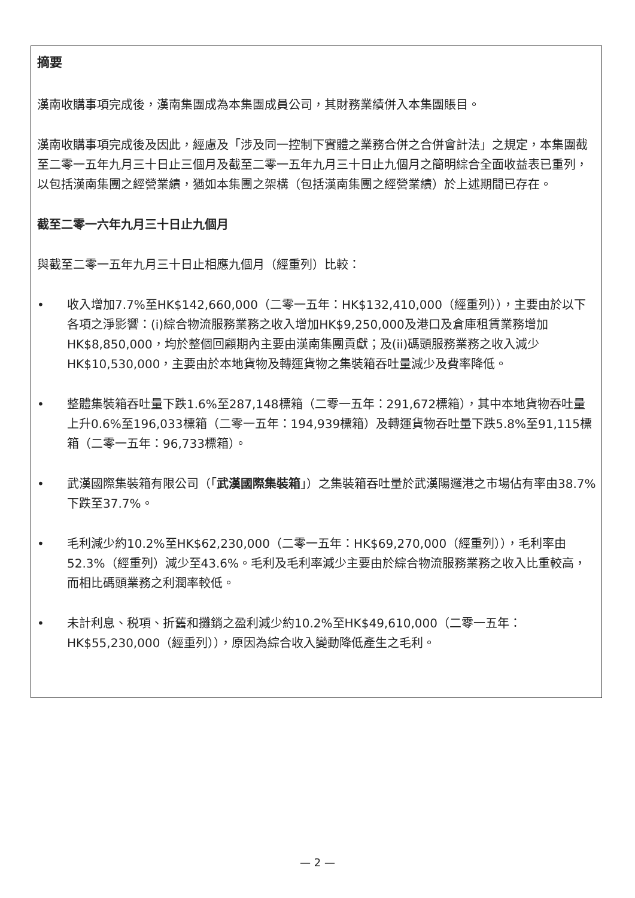摘要
漢南收購事項完成後，漢南集團成為本集團成員公司，其財務業績併入本集團賬目。
漢南收購事項完成後及因此，經慮及「涉及同一控制下實體之業務合併之合併會計法」之規定，本集團截至二零一五年九月三十日止三個月及截至二零一五年九月三十日止九個月之簡明綜合全面收益表已重列，以包括漢南集團之經營業績，猶如本集團之架構（包括漢南集團之經營業績）於上述期間已存在。
截至二零一六年九月三十日止九個月
與截至二零一五年九月三十日止相應九個月（經重列）比較：
• 收入增加7.7%至HK$142,660,000（二零一五年：HK$132,410,000（經重列）），主要由於以下各項之淨影響：(i)綜合物流服務業務之收入增加HK$9,250,000及港口及倉庫租賃業務增加HK$8,850,000，均於整個回顧期內主要由漢南集團貢獻；及(ii)碼頭服務業務之收入減少HK$10,530,000，主要由於本地貨物及轉運貨物之集裝箱吞吐量減少及費率降低。
• 整體集裝箱吞吐量下跌1.6%至287,148標箱（二零一五年：291,672標箱），其中本地貨物吞吐量上升0.6%至196,033標箱（二零一五年：194,939標箱）及轉運貨物吞吐量下跌5.8%至91,115標箱（二零一五年：96,733標箱）。
• 武漢國際集裝箱有限公司（「武漢國際集裝箱」）之集裝箱吞吐量於武漢陽邏港之市場佔有率由38.7%下跌至37.7%。
• 毛利減少約10.2%至HK$62,230,000（二零一五年：HK$69,270,000（經重列）），毛利率由52.3%（經重列）減少至43.6%。毛利及毛利率減少主要由於綜合物流服務業務之收入比重較高，而相比碼頭業務之利潤率較低。
• 未計利息、税項、折舊和攤銷之盈利減少約10.2%至HK$49,610,000（二零一五年：HK$55,230,000（經重列）），原因為綜合收入變動降低產生之毛利。
— 2 —